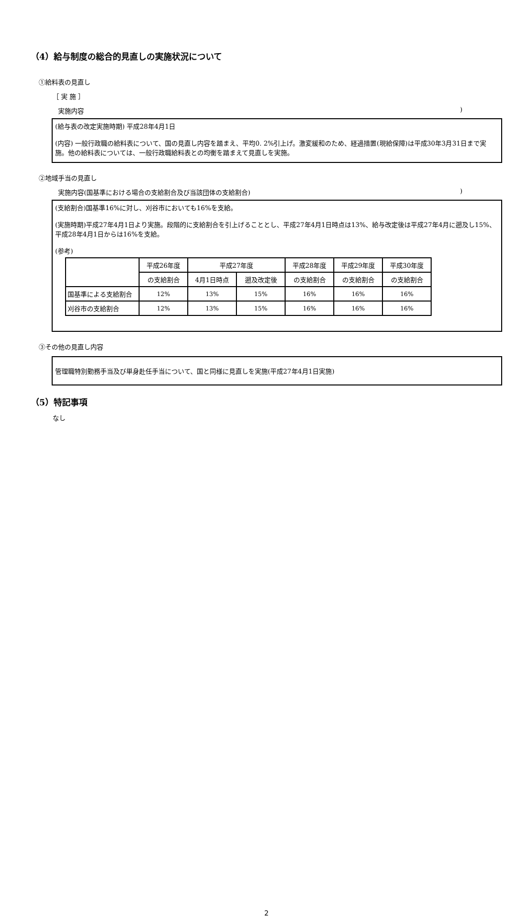（4）給与制度の総合的見直しの実施状況について
①給料表の見直し
［ 実 施 ］
実施内容)
(給与表の改定実施時期) 平成28年4月1日
(内容) 一般行政職の給料表について、国の見直し内容を踏まえ、平均0. 2%引上げ。激変緩和のため、経過措置(現給保障)は平成30年3月31日まで実施。他の給料表については、一般行政職給料表との均衡を踏まえて見直しを実施。
②地域手当の見直し
実施内容(国基準における場合の支給割合及び当該団体の支給割合))
(支給割合)国基準16%に対し、刈谷市においても16%を支給。
(実施時期)平成27年4月1日より実施。段階的に支給割合を引上げることとし、平成27年4月1日時点は13%、給与改定後は平成27年4月に遡及し15%、平成28年4月1日からは16%を支給。
(参考)
| | 平成26年度 | 平成27年度 | | 平成28年度 | 平成29年度 | 平成30年度 |
| | の支給割合 | 4月1日時点 | 遡及改定後 | の支給割合 | の支給割合 | の支給割合 |
| 国基準による支給割合 | 12% | 13% | 15% | 16% | 16% | 16% |
| 刈谷市の支給割合 | 12% | 13% | 15% | 16% | 16% | 16% |
③その他の見直し内容
管理職特別勤務手当及び単身赴任手当について、国と同様に見直しを実施(平成27年4月1日実施)
（5）特記事項
なし
2